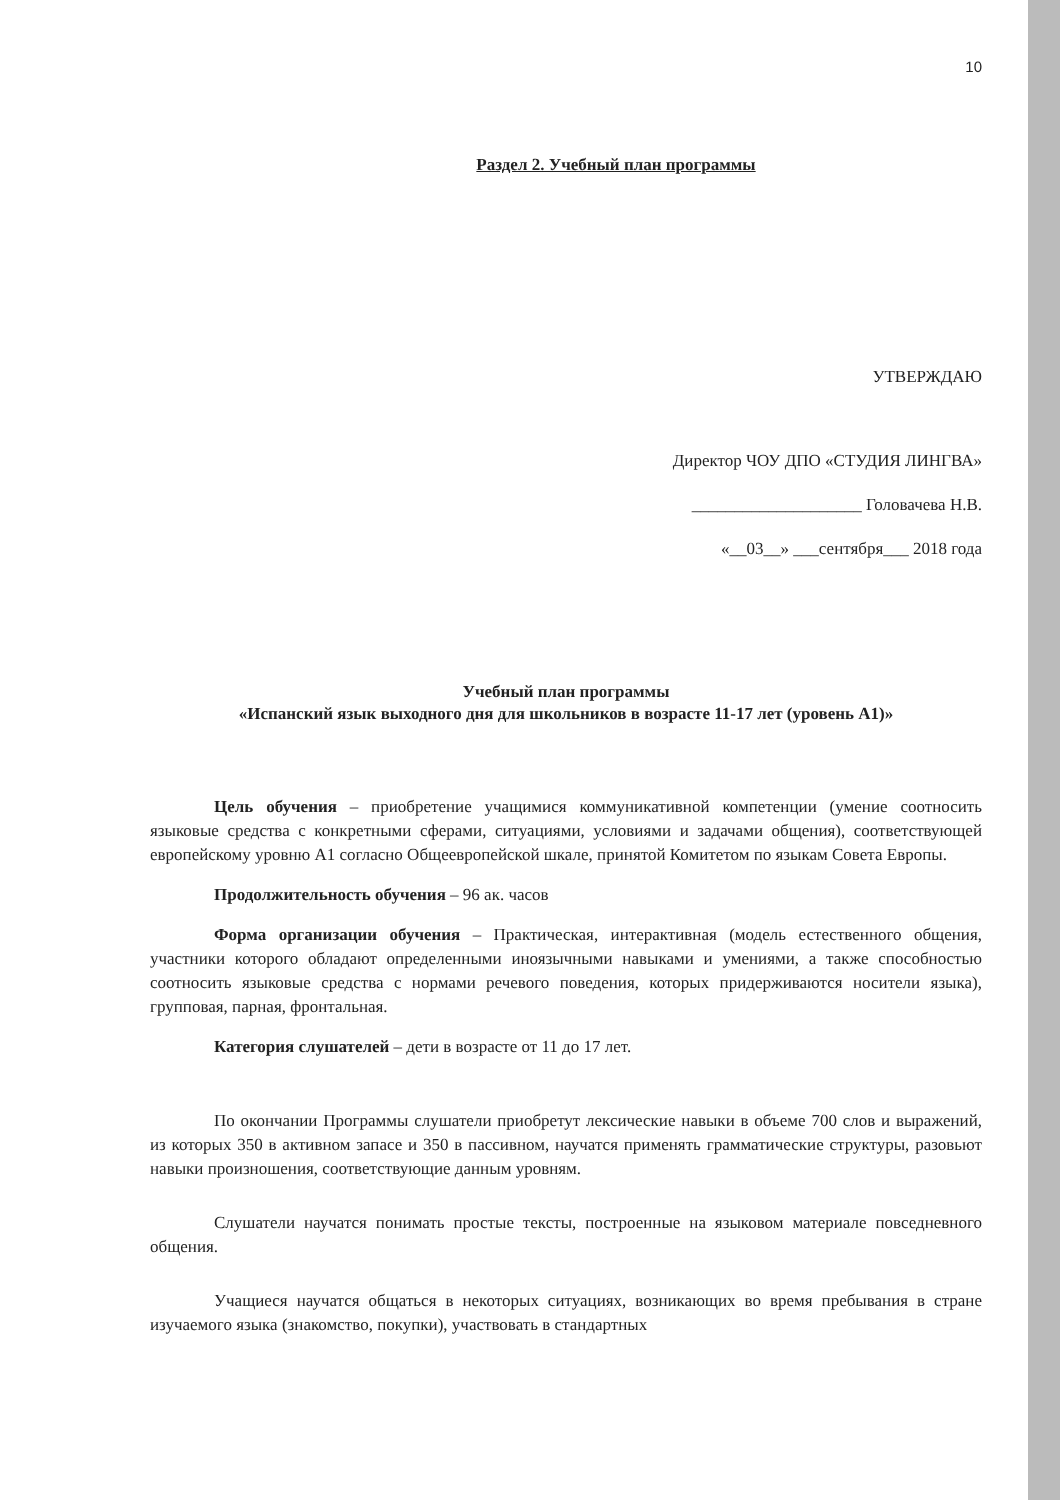10
Раздел 2. Учебный план программы
УТВЕРЖДАЮ
Директор ЧОУ ДПО «СТУДИЯ ЛИНГВА»
____________________ Головачева Н.В.
«__03__» ___сентября___ 2018 года
Учебный план программы
«Испанский язык выходного дня для школьников в возрасте 11-17 лет (уровень А1)»
Цель обучения – приобретение учащимися коммуникативной компетенции (умение соотносить языковые средства с конкретными сферами, ситуациями, условиями и задачами общения), соответствующей европейскому уровню А1 согласно Общеевропейской шкале, принятой Комитетом по языкам Совета Европы.
Продолжительность обучения – 96 ак. часов
Форма организации обучения – Практическая, интерактивная (модель естественного общения, участники которого обладают определенными иноязычными навыками и умениями, а также способностью соотносить языковые средства с нормами речевого поведения, которых придерживаются носители языка), групповая, парная, фронтальная.
Категория слушателей – дети в возрасте от 11 до 17 лет.
По окончании Программы слушатели приобретут лексические навыки в объеме 700 слов и выражений, из которых 350 в активном запасе и 350 в пассивном, научатся применять грамматические структуры, разовьют навыки произношения, соответствующие данным уровням.
Слушатели научатся понимать простые тексты, построенные на языковом материале повседневного общения.
Учащиеся научатся общаться в некоторых ситуациях, возникающих во время пребывания в стране изучаемого языка (знакомство, покупки), участвовать в стандартных